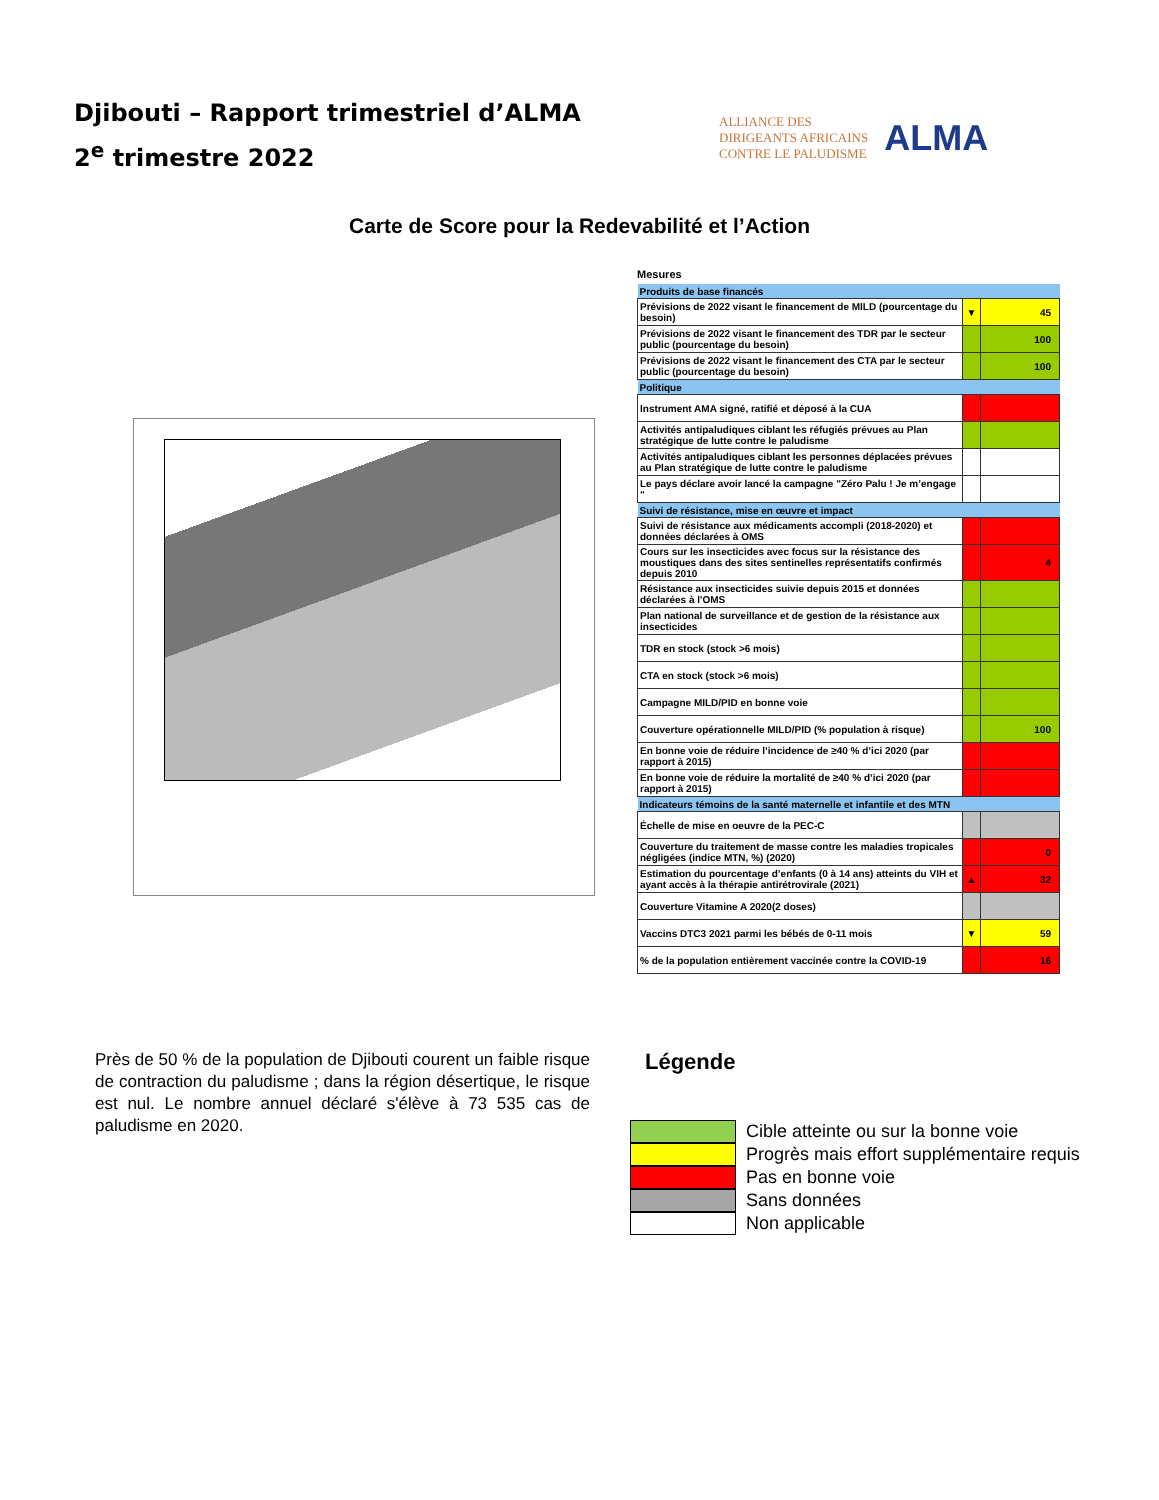Djibouti – Rapport trimestriel d’ALMA
2<sup>e</sup> trimestre 2022
ALLIANCE DES
DIRIGEANTS AFRICAINS
CONTRE LE PALUDISME
ALMA
Carte de Score pour la Redevabilité et l’Action
Mesures
| Produits de base financés | | |
| Prévisions de 2022 visant le financement de MILD (pourcentage du besoin) | ▼ | 45 |
| Prévisions de 2022 visant le financement des TDR par le secteur public (pourcentage du besoin) | | 100 |
| Prévisions de 2022 visant le financement des CTA par le secteur public (pourcentage du besoin) | | 100 |
| Politique | | |
| Instrument AMA signé, ratifié et déposé à la CUA | | |
| Activités antipaludiques ciblant les réfugiés prévues au Plan stratégique de lutte contre le paludisme | | |
| Activités antipaludiques ciblant les personnes déplacées prévues au Plan stratégique de lutte contre le paludisme | | |
| Le pays déclare avoir lancé la campagne "Zéro Palu ! Je m’engage " | | |
| Suivi de résistance, mise en œuvre et impact | | |
| Suivi de résistance aux médicaments accompli (2018-2020) et données déclarées à OMS | | |
| Cours sur les insecticides avec focus sur la résistance des moustiques dans des sites sentinelles représentatifs confirmés depuis 2010 | | 4 |
| Résistance aux insecticides suivie depuis 2015 et données déclarées à l'OMS | | |
| Plan national de surveillance et de gestion de la résistance aux insecticides | | |
| TDR en stock (stock >6 mois) | | |
| CTA en stock (stock >6 mois) | | |
| Campagne MILD/PID en bonne voie | | |
| Couverture opérationnelle MILD/PID (% population à risque) | | 100 |
| En bonne voie de réduire l’incidence de ≥40 % d’ici 2020 (par rapport à 2015) | | |
| En bonne voie de réduire la mortalité de ≥40 % d’ici 2020 (par rapport à 2015) | | |
| Indicateurs témoins de la santé maternelle et infantile et des MTN | | |
| Échelle de mise en oeuvre de la PEC-C | | |
| Couverture du traitement de masse contre les maladies tropicales négligées (indice MTN, %) (2020) | | 0 |
| Estimation du pourcentage d’enfants (0 à 14 ans) atteints du VIH et ayant accès à la thérapie antirétrovirale (2021) | ▲ | 32 |
| Couverture Vitamine A 2020(2 doses) | | |
| Vaccins DTC3 2021 parmi les bébés de 0-11 mois | ▼ | 59 |
| % de la population entièrement vaccinée contre la COVID-19 | | 16 |
Près de 50 % de la population de Djibouti courent un faible risque de contraction du paludisme ; dans la région désertique, le risque est nul. Le nombre annuel déclaré s'élève à 73 535 cas de paludisme en 2020.
Légende
Cible atteinte ou sur la bonne voie
Progrès mais effort supplémentaire requis
Pas en bonne voie
Sans données
Non applicable